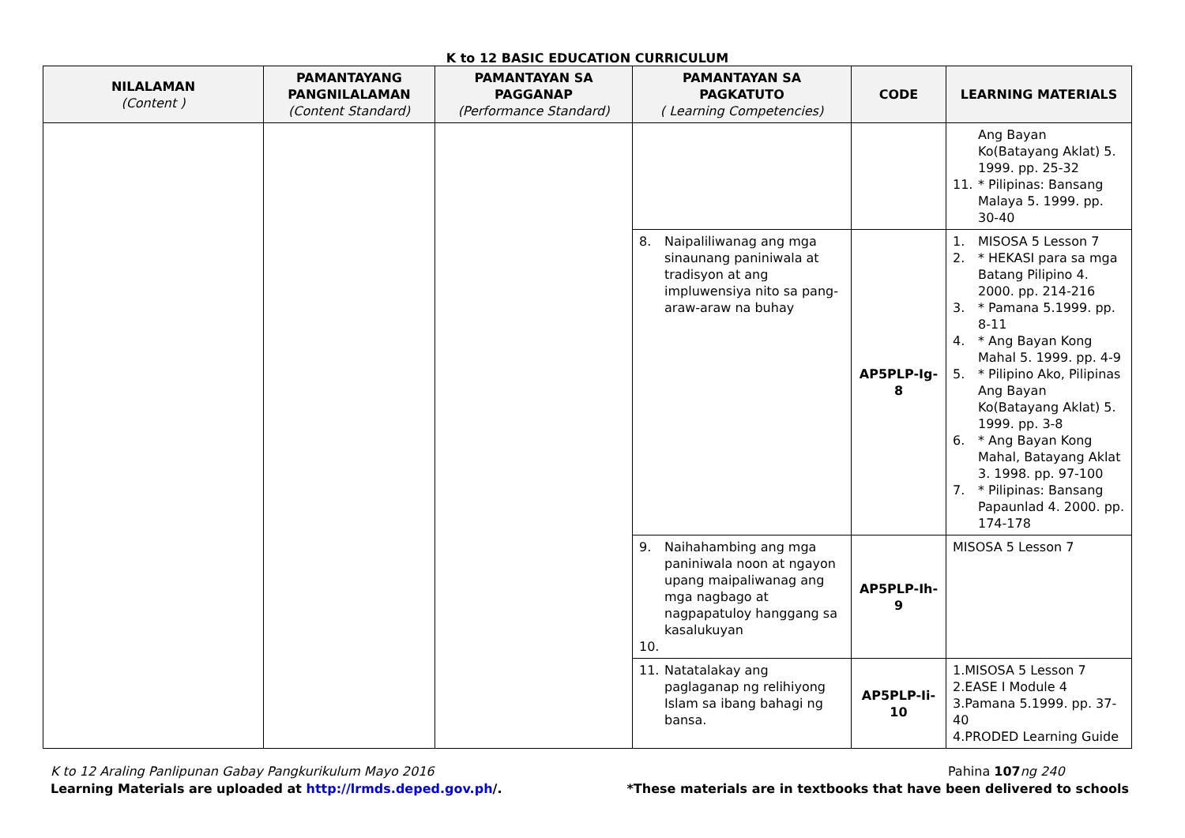K to 12 BASIC EDUCATION CURRICULUM
| NILALAMAN (Content ) | PAMANTAYANG PANGNILALAMAN (Content Standard) | PAMANTAYAN SA PAGGANAP (Performance Standard) | PAMANTAYAN SA PAGKATUTO ( Learning Competencies) | CODE | LEARNING MATERIALS |
| --- | --- | --- | --- | --- | --- |
| | | | | | Ang Bayan Ko(Batayang Aklat) 5. 1999. pp. 25-32 11. * Pilipinas: Bansang Malaya 5. 1999. pp. 30-40 |
| | | | 8. Naipaliliwanag ang mga sinaunang paniniwala at tradisyon at ang impluwensiya nito sa pang-araw-araw na buhay | AP5PLP-Ig-8 | 1. MISOSA 5 Lesson 7 2. * HEKASI para sa mga Batang Pilipino 4. 2000. pp. 214-216 3. * Pamana 5.1999. pp. 8-11 4. * Ang Bayan Kong Mahal 5. 1999. pp. 4-9 5. * Pilipino Ako, Pilipinas Ang Bayan Ko(Batayang Aklat) 5. 1999. pp. 3-8 6. * Ang Bayan Kong Mahal, Batayang Aklat 3. 1998. pp. 97-100 7. * Pilipinas: Bansang Papaunlad 4. 2000. pp. 174-178 |
| | | | 9. Naihahambing ang mga paniniwala noon at ngayon upang maipaliwanag ang mga nagbago at nagpapatuloy hanggang sa kasalukuyan 10. | AP5PLP-Ih-9 | MISOSA 5 Lesson 7 |
| | | | 11. Natatalakay ang paglaganap ng relihiyong Islam sa ibang bahagi ng bansa. | AP5PLP-Ii-10 | 1.MISOSA 5 Lesson 7 2.EASE I Module 4 3.Pamana 5.1999. pp. 37-40 4.PRODED Learning Guide |
K to 12 Araling Panlipunan Gabay Pangkurikulum Mayo 2016
Learning Materials are uploaded at http://lrmds.deped.gov.ph/.
Pahina 107 ng 240
*These materials are in textbooks that have been delivered to schools